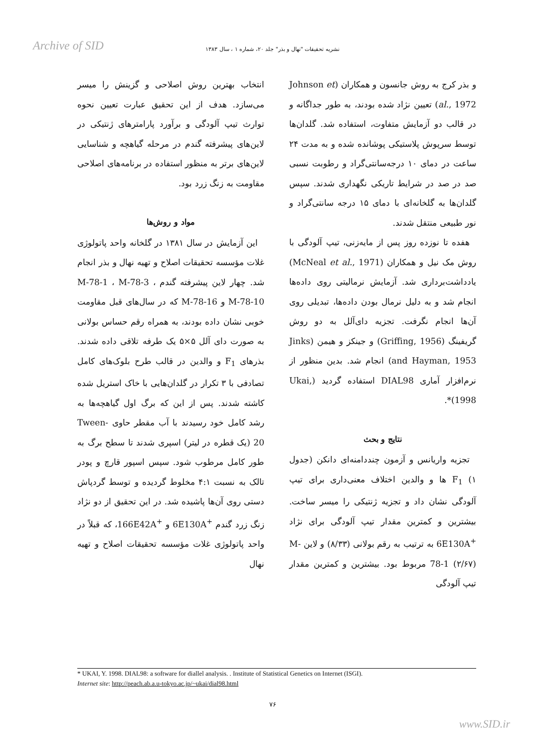Archive of SID
نشریه تحقیقات "نهال و بذر" جلد ۲۰، شماره ۱ ، سال ۱۳۸۳
انتخاب بهترین روش اصلاحی و گزینش را میسر می‌سازد. هدف از این تحقیق عبارت تعیین نحوه توارث تیپ آلودگی و برآورد پارامترهای ژنتیکی در لاین‌های پیشرفته گندم در مرحله گیاهچه و شناسایی لاین‌های برتر به منظور استفاده در برنامه‌های اصلاحی مقاومت به زنگ زرد بود.
مواد و روش‌ها
این آزمایش در سال ۱۳۸۱ در گلخانه واحد پاتولوژی غلات مؤسسه تحقیقات اصلاح و تهیه نهال و بذر انجام شد. چهار لاین پیشرفته گندم M-78-1 ، M-78-3 ، M-78-10 و M-78-16 که در سال‌های قبل مقاومت خوبی نشان داده بودند، به همراه رقم حساس بولانی به صورت دای آلل ۵×۵ یک طرفه تلاقی داده شدند. بذرهای F<sub>1</sub> و والدین در قالب طرح بلوک‌های کامل تصادفی با ۳ تکرار در گلدان‌هایی با خاک استریل شده کاشته شدند. پس از این که برگ اول گیاهچه‌ها به رشد کامل خود رسیدند با آب مقطر حاوی Tween-20 (یک قطره در لیتر) اسپری شدند تا سطح برگ به طور کامل مرطوب شود. سپس اسپور قارچ و پودر تالک به نسبت ۴:۱ مخلوط گردیده و توسط گردپاش دستی روی آن‌ها پاشیده شد. در این تحقیق از دو نژاد زنگ زرد گندم <sup>+</sup>6E130A و <sup>+</sup>166E42A، که قبلاً در واحد پاتولوژی غلات مؤسسه تحقیقات اصلاح و تهیه نهال
و بذر کرج به روش جانسون و همکاران (Johnson et al., 1972) تعیین نژاد شده بودند، به طور جداگانه و در قالب دو آزمایش متفاوت، استفاده شد. گلدان‌ها توسط سرپوش پلاستیکی پوشانده شده و به مدت ۲۴ ساعت در دمای ۱۰ درجه‌سانتی‌گراد و رطوبت نسبی صد در صد در شرایط تاریکی نگهداری شدند. سپس گلدان‌ها به گلخانه‌ای با دمای ۱۵ درجه سانتی‌گراد و نور طبیعی منتقل شدند.
هفده تا نوزده روز پس از مایه‌زنی، تیپ آلودگی با روش مک نیل و همکاران (McNeal et al., 1971) یادداشت‌برداری شد. آزمایش نرمالیتی روی داده‌ها انجام شد و به دلیل نرمال بودن داده‌ها، تبدیلی روی آن‌ها انجام نگرفت. تجزیه دای‌آلل به دو روش گریفینگ (Griffing, 1956) و جینکز و هیمن (Jinks and Hayman, 1953) انجام شد. بدین منظور از نرم‌افزار آماری DIAL98 استفاده گردید (Ukai, 1998)*.
نتایج و بحث
تجزیه واریانس و آزمون چنددامنه‌ای دانکن (جدول ۱) F<sub>1</sub> ها و والدین اختلاف معنی‌داری برای تیپ آلودگی نشان داد و تجزیه ژنتیکی را میسر ساخت. بیشترین و کمترین مقدار تیپ آلودگی برای نژاد <sup>+</sup>6E130A به ترتیب به رقم بولانی (۸/۳۳) و لاین M-78-1 (۲/۶۷) مربوط بود. بیشترین و کمترین مقدار تیپ آلودگی
* UKAI, Y. 1998. DIAL98: a software for diallel analysis. . Institute of Statistical Genetics on Internet (ISGI).
Internet site: http://peach.ab.a.u-tokyo.ac.jp/~ukai/dial98.html
۷۶
www.SID.ir